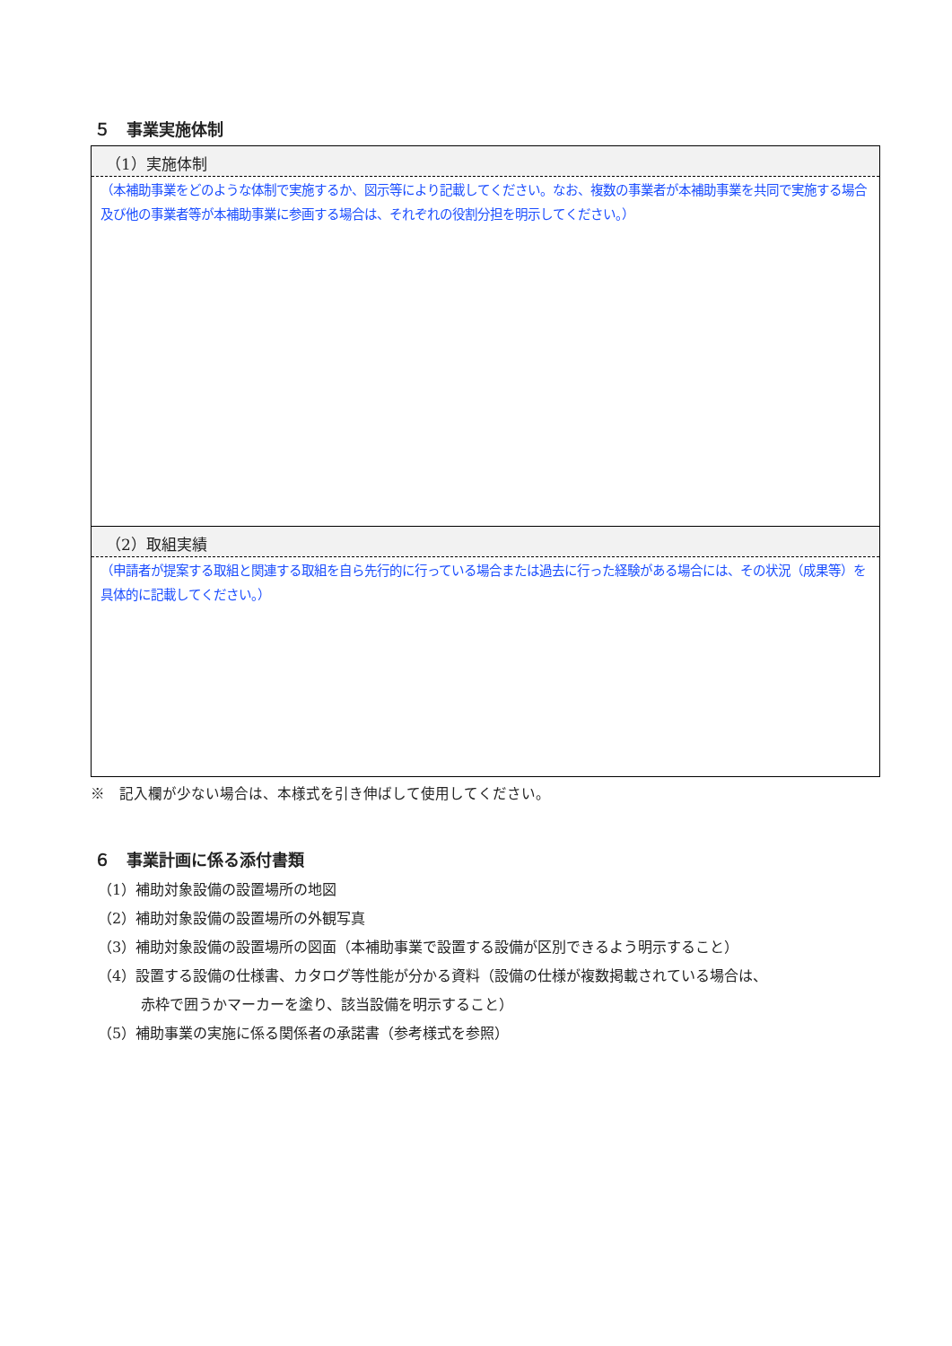５　事業実施体制
| （1）実施体制 |
| --- |
| （本補助事業をどのような体制で実施するか、図示等により記載してください。なお、複数の事業者が本補助事業を共同で実施する場合及び他の事業者等が本補助事業に参画する場合は、それぞれの役割分担を明示してください。） |
| （2）取組実績 |
| （申請者が提案する取組と関連する取組を自ら先行的に行っている場合または過去に行った経験がある場合には、その状況（成果等）を具体的に記載してください。） |
※　記入欄が少ない場合は、本様式を引き伸ばして使用してください。
６　事業計画に係る添付書類
（1）補助対象設備の設置場所の地図
（2）補助対象設備の設置場所の外観写真
（3）補助対象設備の設置場所の図面（本補助事業で設置する設備が区別できるよう明示すること）
（4）設置する設備の仕様書、カタログ等性能が分かる資料（設備の仕様が複数掲載されている場合は、
赤枠で囲うかマーカーを塗り、該当設備を明示すること）
（5）補助事業の実施に係る関係者の承諾書（参考様式を参照）